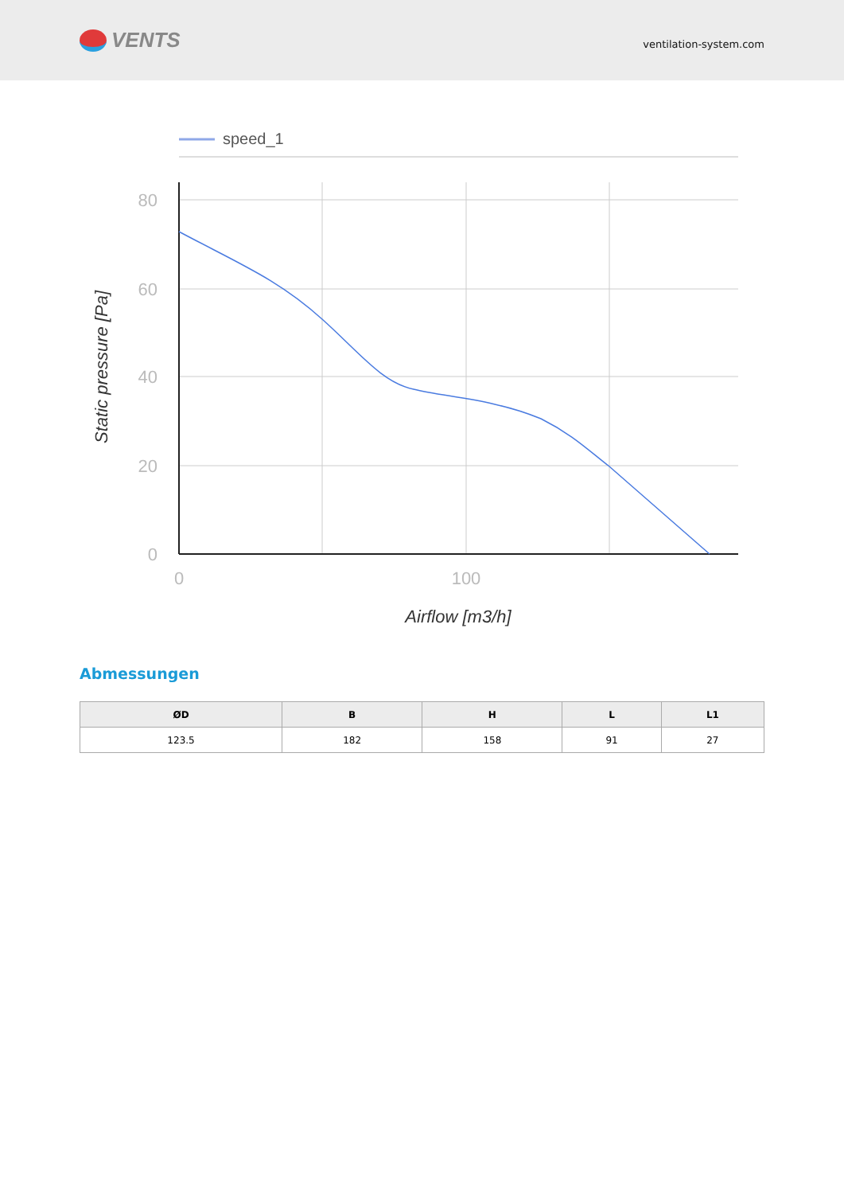VENTS
ventilation-system.com
speed_1
80
60
40
20
0
0
100
Airflow [m3/h]
Static pressure [Pa]
Abmessungen
| ØD | B | H | L | L1 |
| --- | --- | --- | --- | --- |
| 123.5 | 182 | 158 | 91 | 27 |